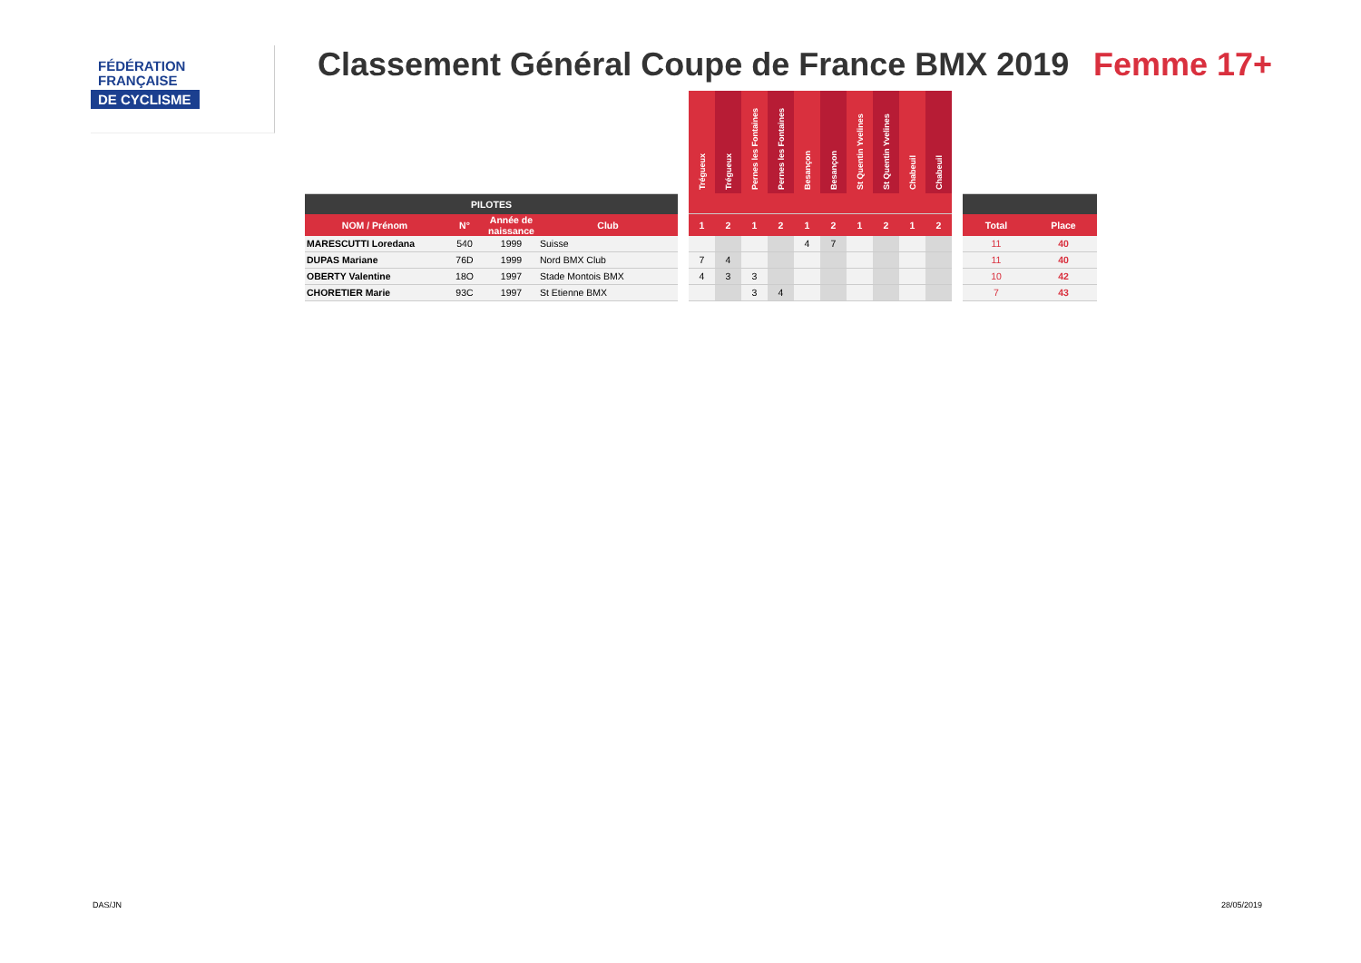FÉDÉRATION
FRANÇAISE
DE CYCLISME
Classement Général Coupe de France BMX 2019
Femme 17+
| | | | | | Trégueux | Trégueux | Pernes les Fontaines | Pernes les Fontaines | Besançon | Besançon | St Quentin Yvelines | St Quentin Yvelines | Chabeuil | Chabeuil | | | |
| PILOTES | | | | | | | | | | | | | | | | | |
| NOM / Prénom | N° | Année de naissance | Club | | 1 | 2 | 1 | 2 | 1 | 2 | 1 | 2 | 1 | 2 | | Total | Place |
| MARESCUTTI Loredana | 540 | 1999 | Suisse | | | | | | 4 | 7 | | | | | | 11 | 40 |
| DUPAS Mariane | 76D | 1999 | Nord BMX Club | | 7 | 4 | | | | | | | | | | 11 | 40 |
| OBERTY Valentine | 18O | 1997 | Stade Montois BMX | | 4 | 3 | 3 | | | | | | | | | 10 | 42 |
| CHORETIER Marie | 93C | 1997 | St Etienne BMX | | | | 3 | 4 | | | | | | | | 7 | 43 |
DAS/JN 28/05/2019